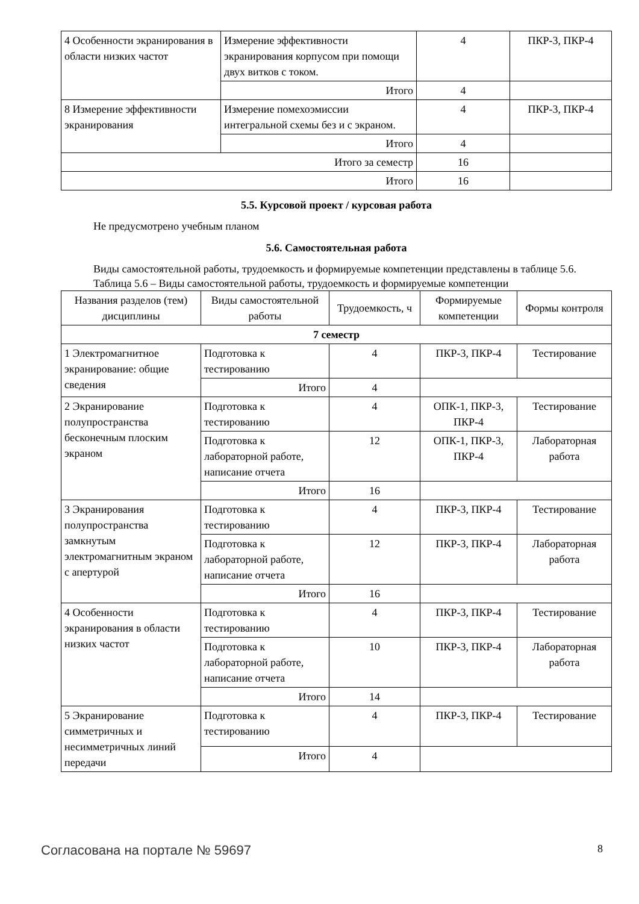| 4 Особенности экранирования в области низких частот | Измерение эффективности экранирования корпусом при помощи двух витков с током. | 4 | ПКР-3, ПКР-4 |
| | Итого | 4 | |
| 8 Измерение эффективности экранирования | Измерение помехоэмиссии интегральной схемы без и с экраном. | 4 | ПКР-3, ПКР-4 |
| | Итого | 4 | |
| Итого за семестр | | 16 | |
| Итого | | 16 | |
5.5. Курсовой проект / курсовая работа
Не предусмотрено учебным планом
5.6. Самостоятельная работа
Виды самостоятельной работы, трудоемкость и формируемые компетенции представлены в таблице 5.6.
Таблица 5.6 – Виды самостоятельной работы, трудоемкость и формируемые компетенции
| Названия разделов (тем) дисциплины | Виды самостоятельной работы | Трудоемкость, ч | Формируемые компетенции | Формы контроля |
| --- | --- | --- | --- | --- |
| 7 семестр | | | | |
| 1 Электромагнитное экранирование: общие сведения | Подготовка к тестированию | 4 | ПКР-3, ПКР-4 | Тестирование |
| | Итого | 4 | | |
| 2 Экранирование полупространства бесконечным плоским экраном | Подготовка к тестированию | 4 | ОПК-1, ПКР-3, ПКР-4 | Тестирование |
| | Подготовка к лабораторной работе, написание отчета | 12 | ОПК-1, ПКР-3, ПКР-4 | Лабораторная работа |
| | Итого | 16 | | |
| 3 Экранирования полупространства замкнутым электромагнитным экраном с апертурой | Подготовка к тестированию | 4 | ПКР-3, ПКР-4 | Тестирование |
| | Подготовка к лабораторной работе, написание отчета | 12 | ПКР-3, ПКР-4 | Лабораторная работа |
| | Итого | 16 | | |
| 4 Особенности экранирования в области низких частот | Подготовка к тестированию | 4 | ПКР-3, ПКР-4 | Тестирование |
| | Подготовка к лабораторной работе, написание отчета | 10 | ПКР-3, ПКР-4 | Лабораторная работа |
| | Итого | 14 | | |
| 5 Экранирование симметричных и несимметричных линий передачи | Подготовка к тестированию | 4 | ПКР-3, ПКР-4 | Тестирование |
| | Итого | 4 | | |
Согласована на портале № 59697 8